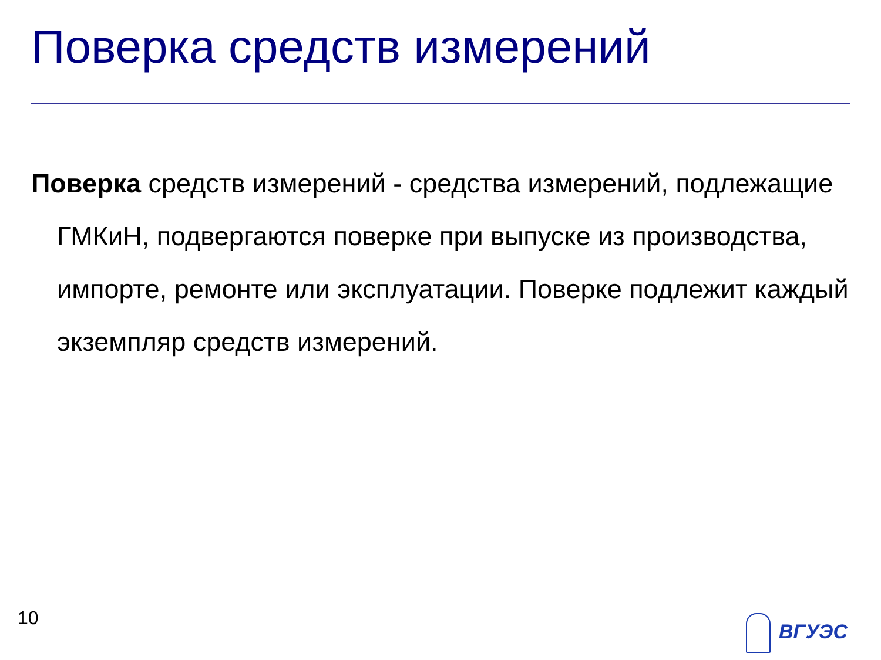Поверка средств измерений
Поверка средств измерений - средства измерений, подлежащие ГМКиН, подвергаются поверке при выпуске из производства, импорте, ремонте или эксплуатации. Поверке подлежит каждый экземпляр средств измерений.
10 ВГУЭС